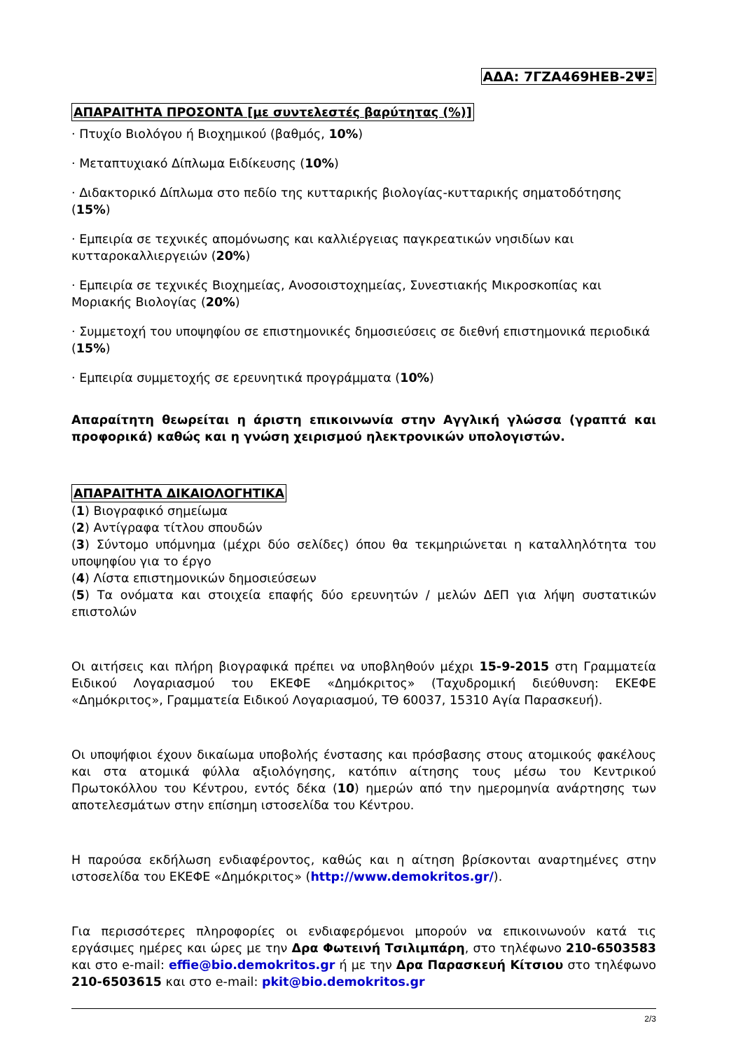ΑΔΑ: 7ΓΖΑ469ΗΕΒ-2ΨΞ
ΑΠΑΡΑΙΤΗΤΑ ΠΡΟΣΟΝΤΑ [με συντελεστές βαρύτητας (%)]
· Πτυχίο Βιολόγου ή Βιοχημικού (βαθμός, 10%)
· Μεταπτυχιακό Δίπλωμα Ειδίκευσης (10%)
· Διδακτορικό Δίπλωμα στο πεδίο της κυτταρικής βιολογίας-κυτταρικής σηματοδότησης (15%)
· Εμπειρία σε τεχνικές απομόνωσης και καλλιέργειας παγκρεατικών νησιδίων και κυτταροκαλλιεργειών (20%)
· Εμπειρία σε τεχνικές Βιοχημείας, Ανοσοιστοχημείας, Συνεστιακής Μικροσκοπίας και Μοριακής Βιολογίας (20%)
· Συμμετοχή του υποψηφίου σε επιστημονικές δημοσιεύσεις σε διεθνή επιστημονικά περιοδικά (15%)
· Εμπειρία συμμετοχής σε ερευνητικά προγράμματα (10%)
Απαραίτητη θεωρείται η άριστη επικοινωνία στην Αγγλική γλώσσα (γραπτά και προφορικά) καθώς και η γνώση χειρισμού ηλεκτρονικών υπολογιστών.
ΑΠΑΡΑΙΤΗΤΑ ΔΙΚΑΙΟΛΟΓΗΤΙΚΑ
(1) Βιογραφικό σημείωμα
(2) Αντίγραφα τίτλου σπουδών
(3) Σύντομο υπόμνημα (μέχρι δύο σελίδες) όπου θα τεκμηριώνεται η καταλληλότητα του υποψηφίου για το έργο
(4) Λίστα επιστημονικών δημοσιεύσεων
(5) Τα ονόματα και στοιχεία επαφής δύο ερευνητών / μελών ΔΕΠ για λήψη συστατικών επιστολών
Οι αιτήσεις και πλήρη βιογραφικά πρέπει να υποβληθούν μέχρι 15-9-2015 στη Γραμματεία Ειδικού Λογαριασμού του ΕΚΕΦΕ «Δημόκριτος» (Ταχυδρομική διεύθυνση: ΕΚΕΦΕ «Δημόκριτος», Γραμματεία Ειδικού Λογαριασμού, ΤΘ 60037, 15310 Αγία Παρασκευή).
Οι υποψήφιοι έχουν δικαίωμα υποβολής ένστασης και πρόσβασης στους ατομικούς φακέλους και στα ατομικά φύλλα αξιολόγησης, κατόπιν αίτησης τους μέσω του Κεντρικού Πρωτοκόλλου του Κέντρου, εντός δέκα (10) ημερών από την ημερομηνία ανάρτησης των αποτελεσμάτων στην επίσημη ιστοσελίδα του Κέντρου.
Η παρούσα εκδήλωση ενδιαφέροντος, καθώς και η αίτηση βρίσκονται αναρτημένες στην ιστοσελίδα του ΕΚΕΦΕ «Δημόκριτος» (http://www.demokritos.gr/).
Για περισσότερες πληροφορίες οι ενδιαφερόμενοι μπορούν να επικοινωνούν κατά τις εργάσιμες ημέρες και ώρες με την Δρα Φωτεινή Τσιλιμπάρη, στο τηλέφωνο 210-6503583 και στο e-mail: effie@bio.demokritos.gr ή με την Δρα Παρασκευή Κίτσιου στο τηλέφωνο 210-6503615 και στο e-mail: pkit@bio.demokritos.gr
2/3